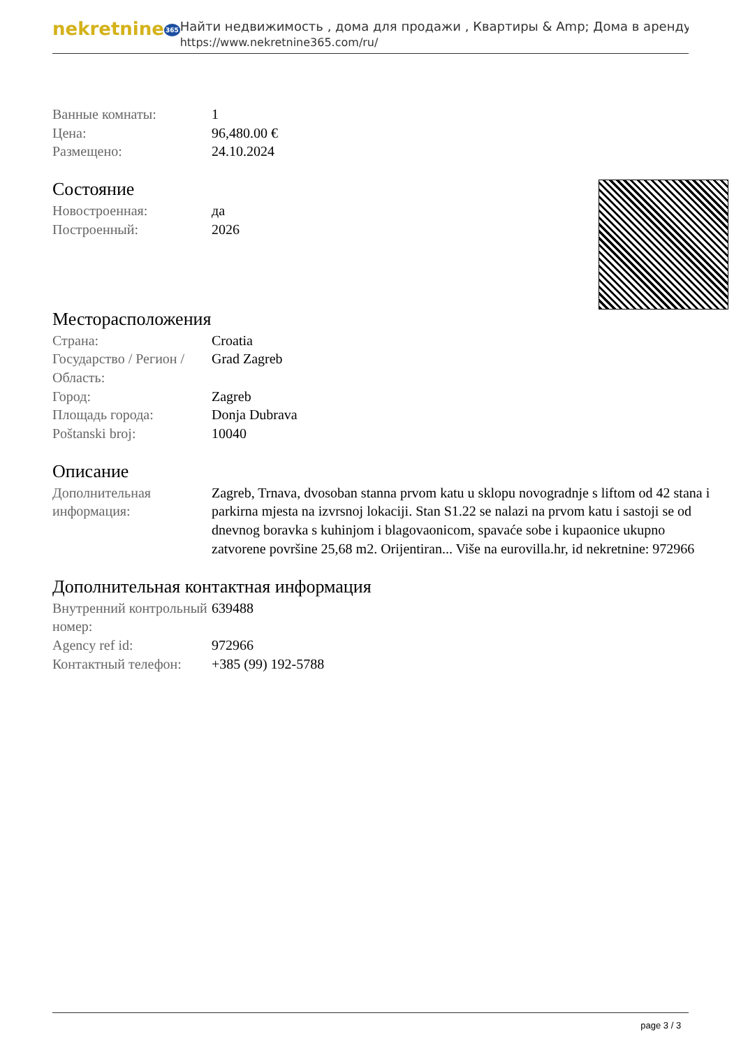nekretnine365
Найти недвижимость , дома для продажи , Квартиры & Amp; Дома в аренду
https://www.nekretnine365.com/ru/
| Ванные комнаты: | 1 |
| Цена: | 96,480.00 € |
| Размещено: | 24.10.2024 |
Состояние
| Новостроенная: | да |
| Построенный: | 2026 |
Месторасположения
| Страна: | Croatia |
| Государство / Регион / Область: | Grad Zagreb |
| Город: | Zagreb |
| Площадь города: | Donja Dubrava |
| Poštanski broj: | 10040 |
Описание
| Дополнительная информация: | Zagreb, Trnava, dvosoban stanna prvom katu u sklopu novogradnje s liftom od 42 stana i parkirna mjesta na izvrsnoj lokaciji. Stan S1.22 se nalazi na prvom katu i sastoji se od dnevnog boravka s kuhinjom i blagovaonicom, spavaće sobe i kupaonice ukupno zatvorene površine 25,68 m2. Orijentiran... Više na eurovilla.hr, id nekretnine: 972966 |
Дополнительная контактная информация
| Внутренний контрольный номер: | 639488 |
| Agency ref id: | 972966 |
| Контактный телефон: | +385 (99) 192-5788 |
page 3 / 3